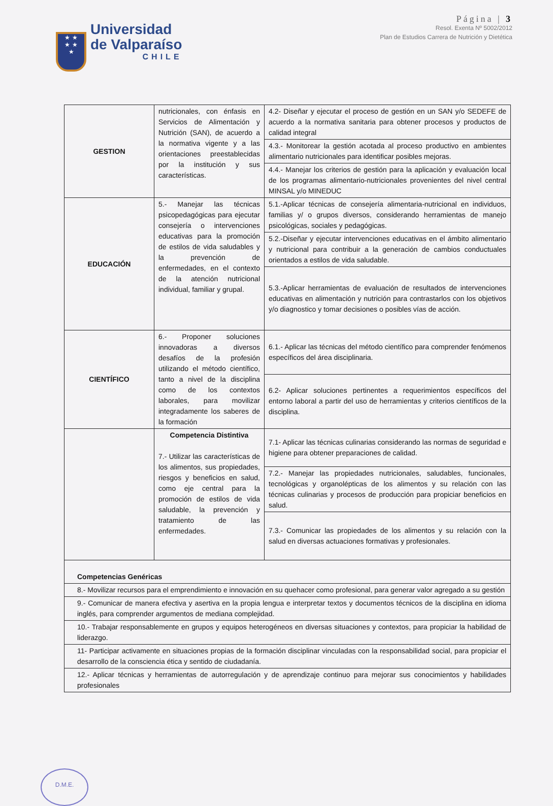★ ★
★ ★
★
Universidad
de Valparaíso
CHILE
Página | 3
Resol. Exenta Nº 5002/2012
Plan de Estudios Carrera de Nutrición y Dietética
| GESTION | nutricionales, con énfasis en Servicios de Alimentación y Nutrición (SAN), de acuerdo a la normativa vigente y a las orientaciones preestablecidas por la institución y sus características. | 4.2- Diseñar y ejecutar el proceso de gestión en un SAN y/o SEDEFE de acuerdo a la normativa sanitaria para obtener procesos y productos de calidad integral |
| | | 4.3.- Monitorear la gestión acotada al proceso productivo en ambientes alimentario nutricionales para identificar posibles mejoras. |
| | | 4.4.- Manejar los criterios de gestión para la aplicación y evaluación local de los programas alimentario-nutricionales provenientes del nivel central MINSAL y/o MINEDUC |
| EDUCACIÓN | 5.- Manejar las técnicas psicopedagógicas para ejecutar consejería o intervenciones educativas para la promoción de estilos de vida saludables y la prevención de enfermedades, en el contexto de la atención nutricional individual, familiar y grupal. | 5.1.-Aplicar técnicas de consejería alimentaria-nutricional en individuos, familias y/ o grupos diversos, considerando herramientas de manejo psicológicas, sociales y pedagógicas. |
| | | 5.2.-Diseñar y ejecutar intervenciones educativas en el ámbito alimentario y nutricional para contribuir a la generación de cambios conductuales orientados a estilos de vida saludable. |
| | | 5.3.-Aplicar herramientas de evaluación de resultados de intervenciones educativas en alimentación y nutrición para contrastarlos con los objetivos y/o diagnostico y tomar decisiones o posibles vías de acción. |
| CIENTÍFICO | 6.- Proponer soluciones innovadoras a diversos desafíos de la profesión utilizando el método científico, tanto a nivel de la disciplina como de los contextos laborales, para movilizar integradamente los saberes de la formación | 6.1.- Aplicar las técnicas del método científico para comprender fenómenos específicos del área disciplinaria. |
| | | 6.2- Aplicar soluciones pertinentes a requerimientos específicos del entorno laboral a partir del uso de herramientas y criterios científicos de la disciplina. |
| | Competencia Distintiva 7.- Utilizar las características de los alimentos, sus propiedades, riesgos y beneficios en salud, como eje central para la promoción de estilos de vida saludable, la prevención y tratamiento de las enfermedades. | 7.1- Aplicar las técnicas culinarias considerando las normas de seguridad e higiene para obtener preparaciones de calidad. |
| | | 7.2.- Manejar las propiedades nutricionales, saludables, funcionales, tecnológicas y organolépticas de los alimentos y su relación con las técnicas culinarias y procesos de producción para propiciar beneficios en salud. |
| | | 7.3.- Comunicar las propiedades de los alimentos y su relación con la salud en diversas actuaciones formativas y profesionales. |
| Competencias Genéricas | | |
| 8.- Movilizar recursos para el emprendimiento e innovación en su quehacer como profesional, para generar valor agregado a su gestión | | |
| 9.- Comunicar de manera efectiva y asertiva en la propia lengua e interpretar textos y documentos técnicos de la disciplina en idioma inglés, para comprender argumentos de mediana complejidad. | | |
| 10.- Trabajar responsablemente en grupos y equipos heterogéneos en diversas situaciones y contextos, para propiciar la habilidad de liderazgo. | | |
| 11- Participar activamente en situaciones propias de la formación disciplinar vinculadas con la responsabilidad social, para propiciar el desarrollo de la consciencia ética y sentido de ciudadanía. | | |
| 12.- Aplicar técnicas y herramientas de autorregulación y de aprendizaje continuo para mejorar sus conocimientos y habilidades profesionales | | |
D.M.E.